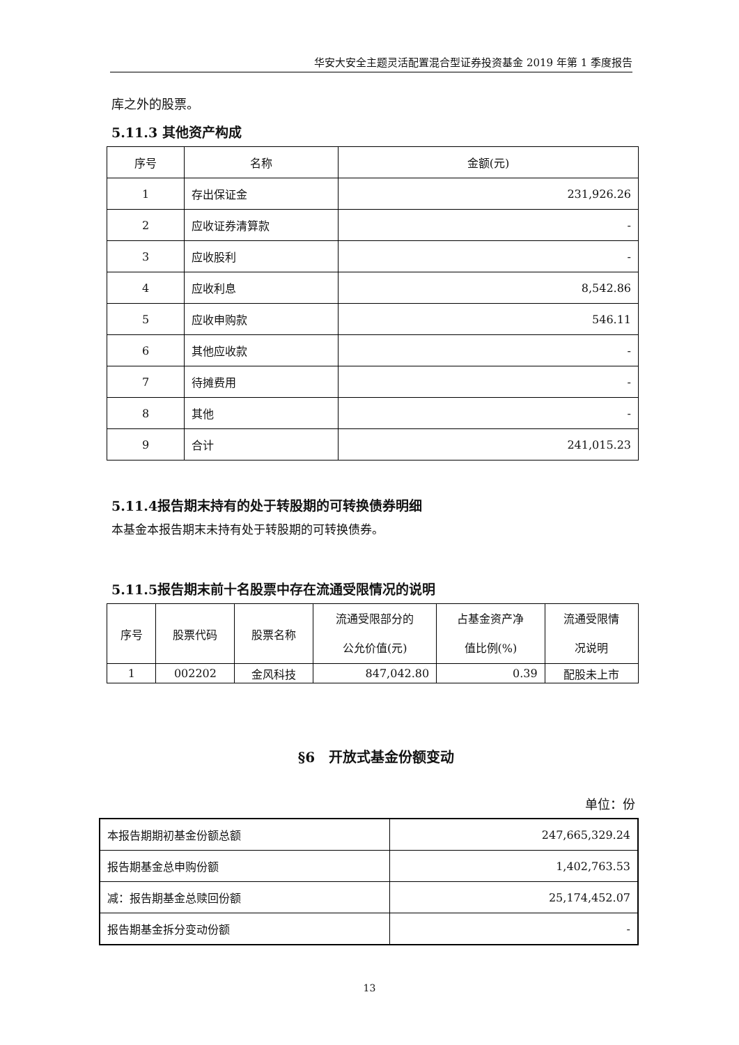华安大安全主题灵活配置混合型证券投资基金 2019 年第 1 季度报告
库之外的股票。
5.11.3 其他资产构成
| 序号 | 名称 | 金额(元) |
| --- | --- | --- |
| 1 | 存出保证金 | 231,926.26 |
| 2 | 应收证券清算款 | - |
| 3 | 应收股利 | - |
| 4 | 应收利息 | 8,542.86 |
| 5 | 应收申购款 | 546.11 |
| 6 | 其他应收款 | - |
| 7 | 待摊费用 | - |
| 8 | 其他 | - |
| 9 | 合计 | 241,015.23 |
5.11.4报告期末持有的处于转股期的可转换债券明细
本基金本报告期末未持有处于转股期的可转换债券。
5.11.5报告期末前十名股票中存在流通受限情况的说明
| 序号 | 股票代码 | 股票名称 | 流通受限部分的 公允价值(元) | 占基金资产净 值比例(%) | 流通受限情 况说明 |
| --- | --- | --- | --- | --- | --- |
| 1 | 002202 | 金风科技 | 847,042.80 | 0.39 | 配股未上市 |
§6　开放式基金份额变动
单位：份
| 本报告期期初基金份额总额 | 247,665,329.24 |
| 报告期基金总申购份额 | 1,402,763.53 |
| 减：报告期基金总赎回份额 | 25,174,452.07 |
| 报告期基金拆分变动份额 | - |
13